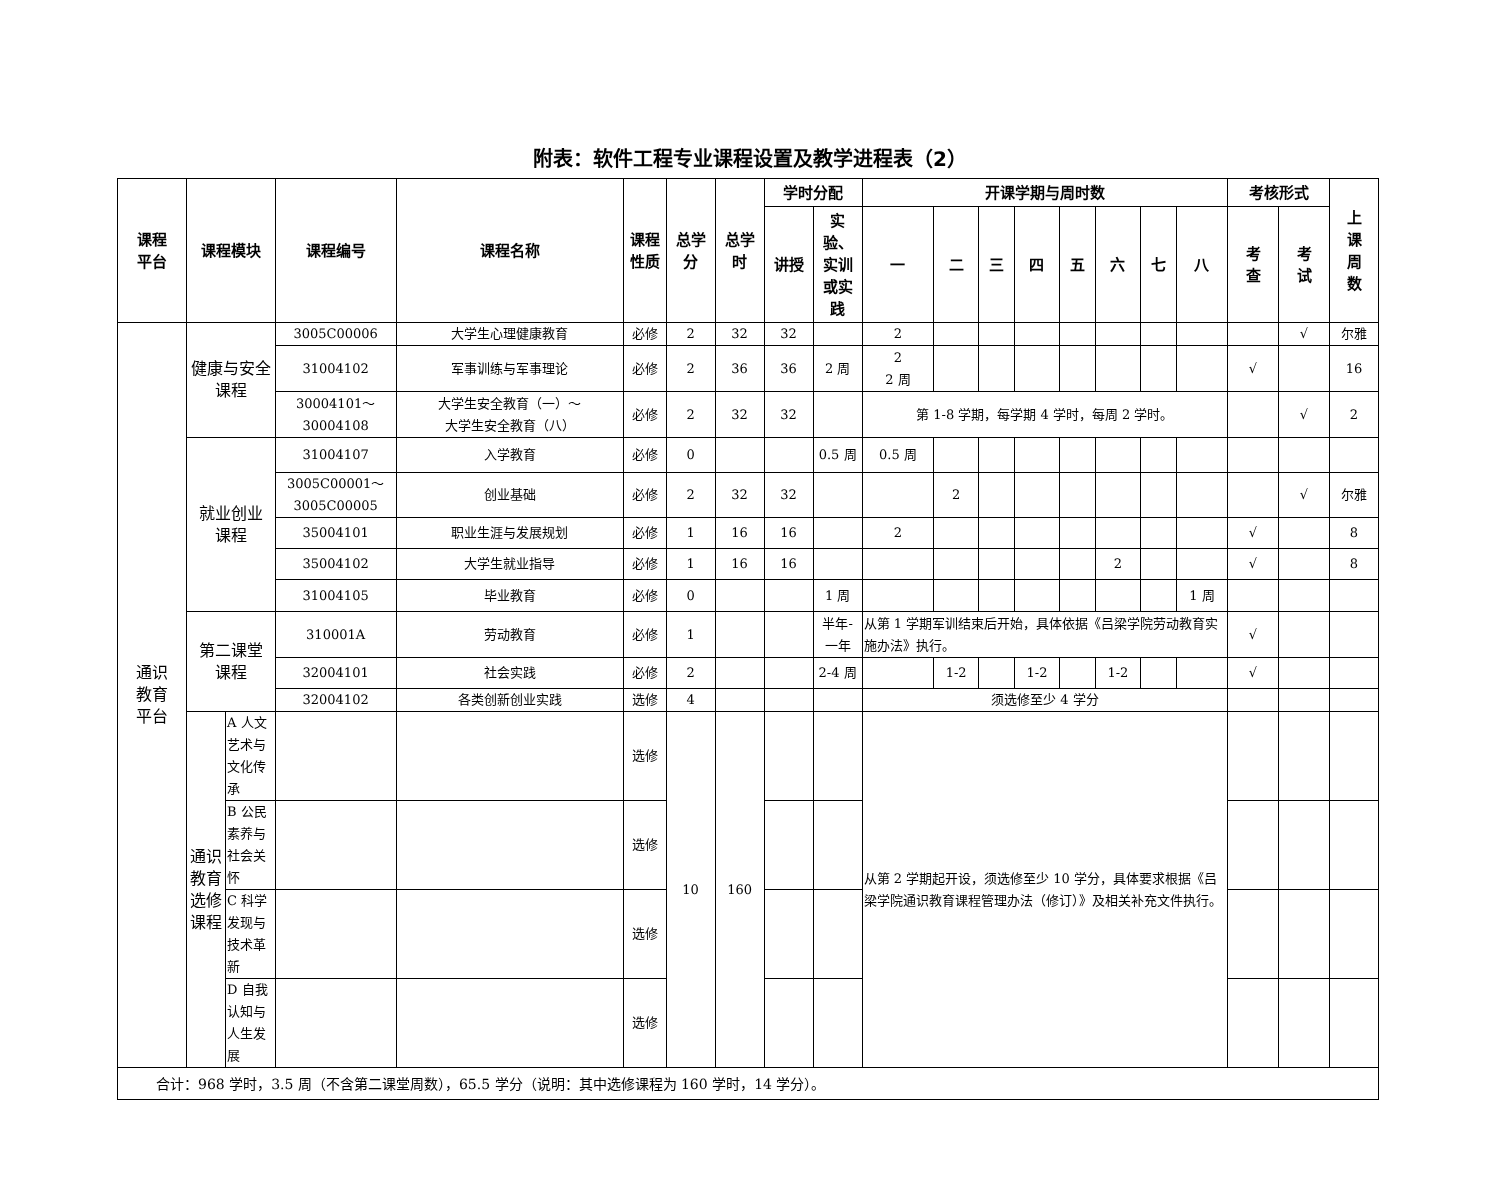附表：软件工程专业课程设置及教学进程表（2）
| 课程 平台 | 课程模块 | | 课程编号 | 课程名称 | 课程 性质 | 总学 分 | 总学 时 | 学时分配 | | 开课学期与周时数 | | | | | | | | 考核形式 | | 上 课 周 数 |
| --- | --- | --- | --- | --- | --- | --- | --- | --- | --- | --- | --- | --- | --- | --- | --- | --- | --- | --- | --- | --- |
| | | | | | | | | 讲授 | 实 验、 实训 或实 践 | 一 | 二 | 三 | 四 | 五 | 六 | 七 | 八 | 考 查 | 考 试 | |
| 通识 教育 平台 | 健康与安全 课程 | | 3005C00006 | 大学生心理健康教育 | 必修 | 2 | 32 | 32 | | 2 | | | | | | | | | √ | 尔雅 |
| | | | 31004102 | 军事训练与军事理论 | 必修 | 2 | 36 | 36 | 2 周 | 2 2 周 | | | | | | | | √ | | 16 |
| | | | 30004101～ 30004108 | 大学生安全教育（一）～ 大学生安全教育（八） | 必修 | 2 | 32 | 32 | | 第 1-8 学期，每学期 4 学时，每周 2 学时。 | | | | | | | | | √ | 2 |
| | 就业创业 课程 | | 31004107 | 入学教育 | 必修 | 0 | | | 0.5 周 | 0.5 周 | | | | | | | | | | |
| | | | 3005C00001～ 3005C00005 | 创业基础 | 必修 | 2 | 32 | 32 | | | 2 | | | | | | | | √ | 尔雅 |
| | | | 35004101 | 职业生涯与发展规划 | 必修 | 1 | 16 | 16 | | 2 | | | | | | | | √ | | 8 |
| | | | 35004102 | 大学生就业指导 | 必修 | 1 | 16 | 16 | | | | | | | 2 | | | √ | | 8 |
| | | | 31004105 | 毕业教育 | 必修 | 0 | | | 1 周 | | | | | | | | 1 周 | | | |
| | 第二课堂 课程 | | 310001A | 劳动教育 | 必修 | 1 | | | 半年- 一年 | 从第 1 学期军训结束后开始，具体依据《吕梁学院劳动教育实施办法》执行。 | | | | | | | | √ | | |
| | | | 32004101 | 社会实践 | 必修 | 2 | | | 2-4 周 | | 1-2 | | 1-2 | | 1-2 | | | √ | | |
| | | | 32004102 | 各类创新创业实践 | 选修 | 4 | | | | 须选修至少 4 学分 | | | | | | | | | | |
| | 通识 教育 选修 课程 | A 人文艺术与 文化传承 | | | 选修 | 10 | 160 | | | 从第 2 学期起开设，须选修至少 10 学分，具体要求根据《吕梁学院通识教育课程管理办法（修订）》及相关补充文件执行。 | | | | | | | | | | |
| | | B 公民素养与 社会关怀 | | | 选修 | | | | | | | | | | | | | | | |
| | | C 科学发现与 技术革新 | | | 选修 | | | | | | | | | | | | | | | |
| | | D 自我认知与 人生发展 | | | 选修 | | | | | | | | | | | | | | | |
| 合计：968 学时，3.5 周（不含第二课堂周数），65.5 学分（说明：其中选修课程为 160 学时，14 学分）。 | | | | | | | | | | | | | | | | | | | | |